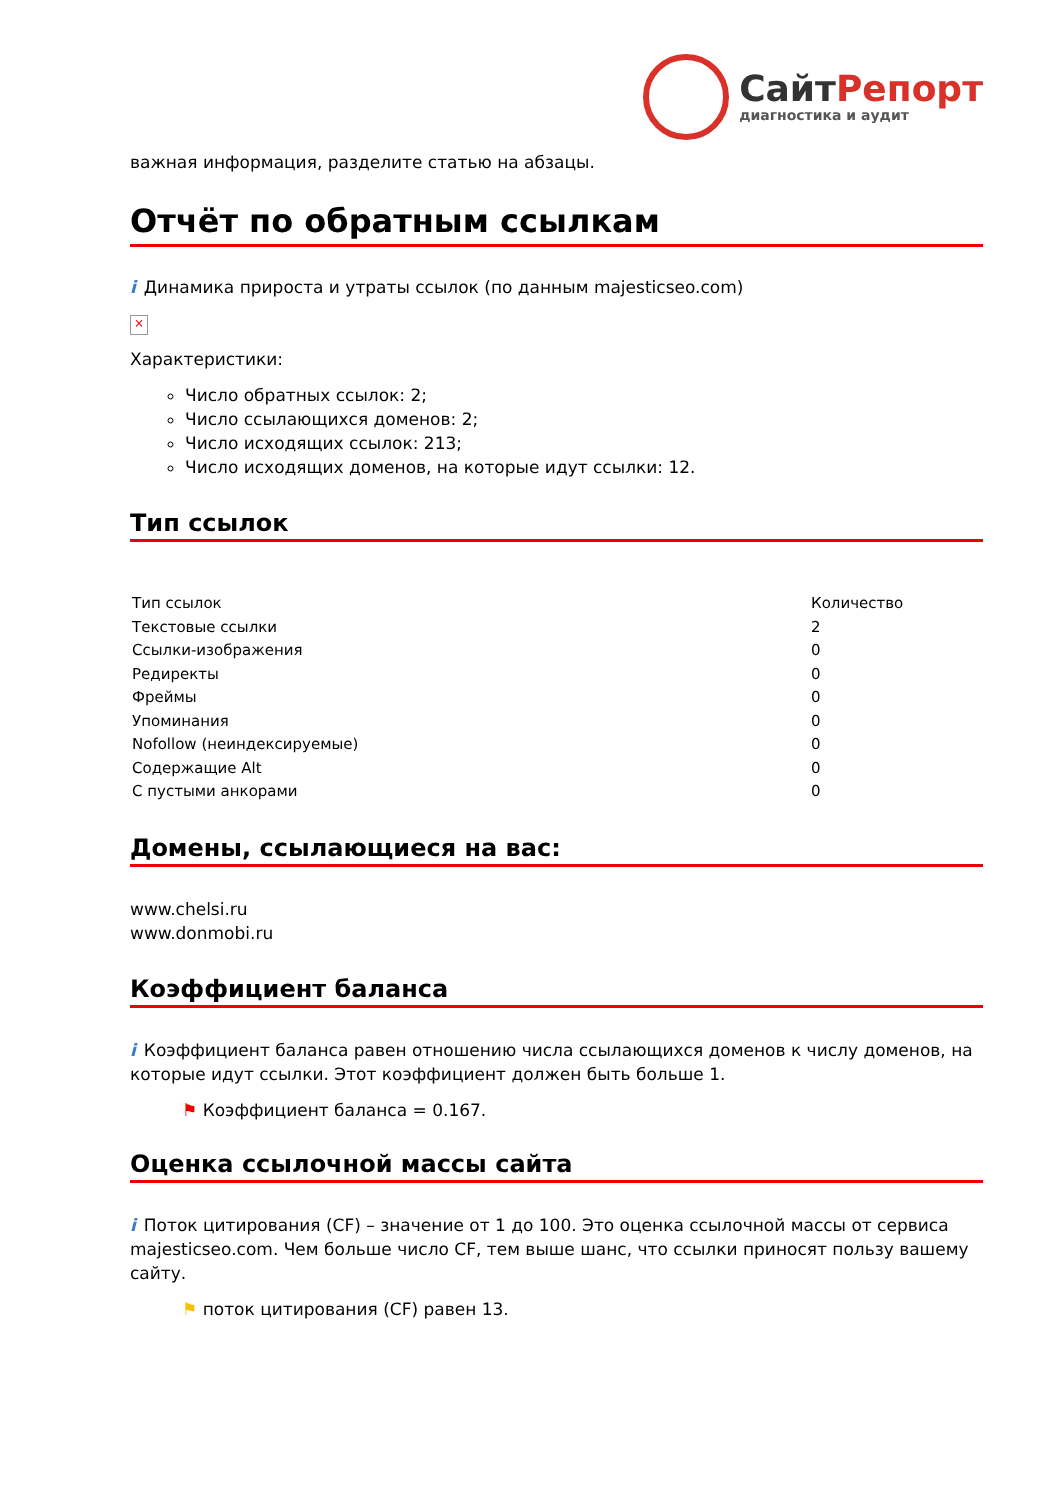СайтРепорт
диагностика и аудит
важная информация, разделите статью на абзацы.
Отчёт по обратным ссылкам
i Динамика прироста и утраты ссылок (по данным majesticseo.com)
×
Характеристики:
Число обратных ссылок: 2;
Число ссылающихся доменов: 2;
Число исходящих ссылок: 213;
Число исходящих доменов, на которые идут ссылки: 12.
Тип ссылок
| Тип ссылок | Количество |
| --- | --- |
| Текстовые ссылки | 2 |
| Ссылки-изображения | 0 |
| Редиректы | 0 |
| Фреймы | 0 |
| Упоминания | 0 |
| Nofollow (неиндексируемые) | 0 |
| Содержащие Alt | 0 |
| С пустыми анкорами | 0 |
Домены, ссылающиеся на вас:
www.chelsi.ru
www.donmobi.ru
Коэффициент баланса
i Коэффициент баланса равен отношению числа ссылающихся доменов к числу доменов, на которые идут ссылки. Этот коэффициент должен быть больше 1.
⚑ Коэффициент баланса = 0.167.
Оценка ссылочной массы сайта
i Поток цитирования (CF) – значение от 1 до 100. Это оценка ссылочной массы от сервиса majesticseo.com. Чем больше число CF, тем выше шанс, что ссылки приносят пользу вашему сайту.
⚑ поток цитирования (CF) равен 13.